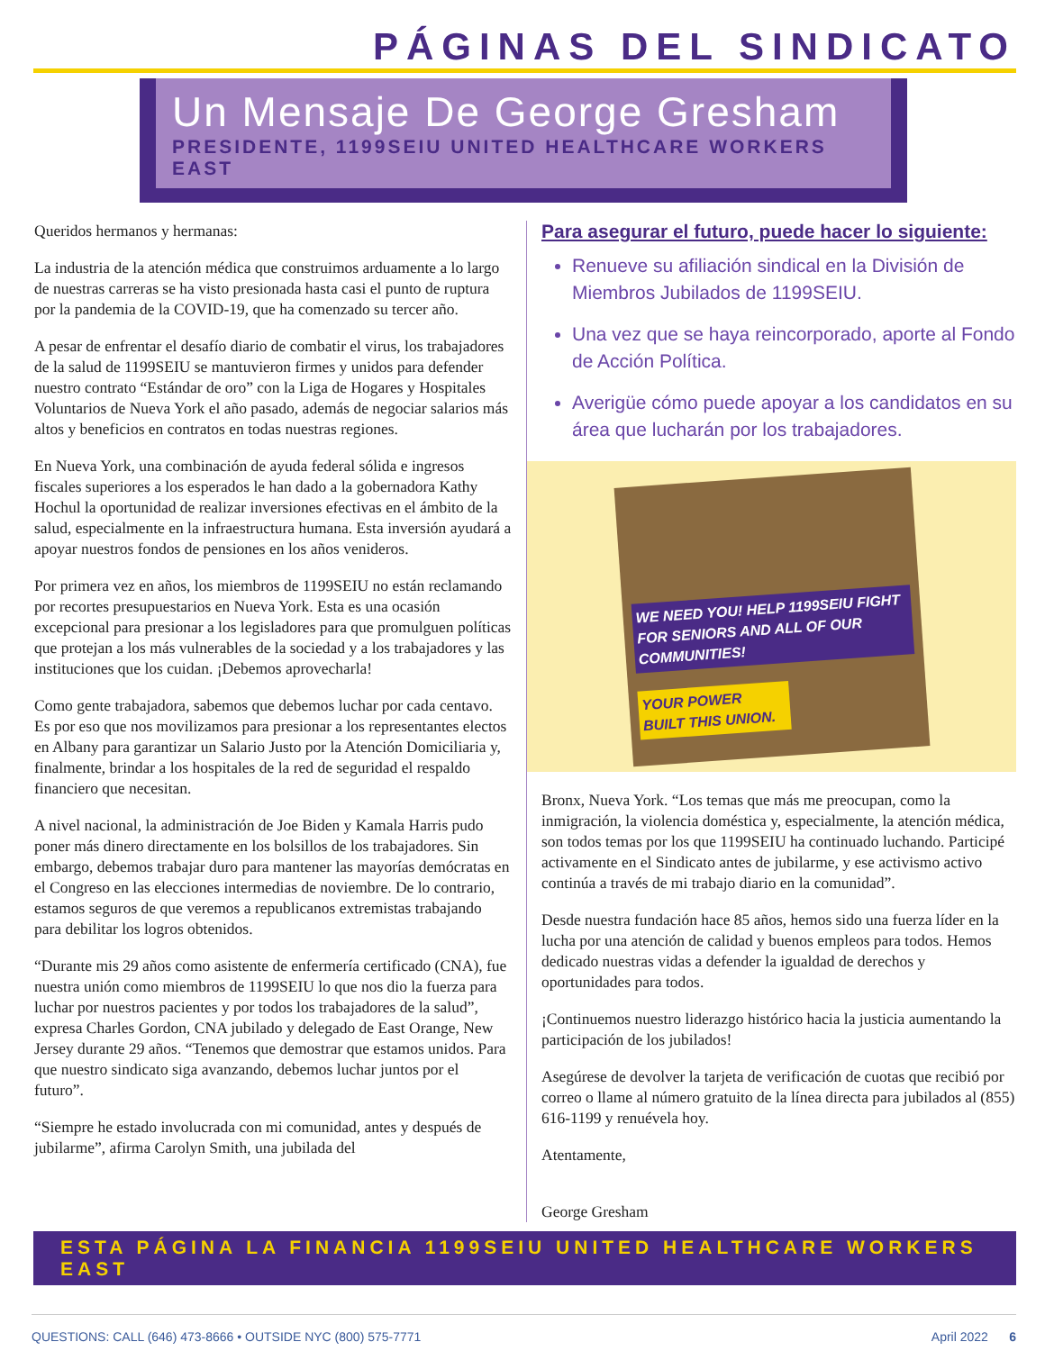PÁGINAS DEL SINDICATO
Un Mensaje De George Gresham
PRESIDENTE, 1199SEIU UNITED HEALTHCARE WORKERS EAST
Queridos hermanos y hermanas:
La industria de la atención médica que construimos arduamente a lo largo de nuestras carreras se ha visto presionada hasta casi el punto de ruptura por la pandemia de la COVID-19, que ha comenzado su tercer año.
A pesar de enfrentar el desafío diario de combatir el virus, los trabajadores de la salud de 1199SEIU se mantuvieron firmes y unidos para defender nuestro contrato “Estándar de oro” con la Liga de Hogares y Hospitales Voluntarios de Nueva York el año pasado, además de negociar salarios más altos y beneficios en contratos en todas nuestras regiones.
En Nueva York, una combinación de ayuda federal sólida e ingresos fiscales superiores a los esperados le han dado a la gobernadora Kathy Hochul la oportunidad de realizar inversiones efectivas en el ámbito de la salud, especialmente en la infraestructura humana. Esta inversión ayudará a apoyar nuestros fondos de pensiones en los años venideros.
Por primera vez en años, los miembros de 1199SEIU no están reclamando por recortes presupuestarios en Nueva York. Esta es una ocasión excepcional para presionar a los legisladores para que promulguen políticas que protejan a los más vulnerables de la sociedad y a los trabajadores y las instituciones que los cuidan. ¡Debemos aprovecharla!
Como gente trabajadora, sabemos que debemos luchar por cada centavo. Es por eso que nos movilizamos para presionar a los representantes electos en Albany para garantizar un Salario Justo por la Atención Domiciliaria y, finalmente, brindar a los hospitales de la red de seguridad el respaldo financiero que necesitan.
A nivel nacional, la administración de Joe Biden y Kamala Harris pudo poner más dinero directamente en los bolsillos de los trabajadores. Sin embargo, debemos trabajar duro para mantener las mayorías demócratas en el Congreso en las elecciones intermedias de noviembre. De lo contrario, estamos seguros de que veremos a republicanos extremistas trabajando para debilitar los logros obtenidos.
“Durante mis 29 años como asistente de enfermería certificado (CNA), fue nuestra unión como miembros de 1199SEIU lo que nos dio la fuerza para luchar por nuestros pacientes y por todos los trabajadores de la salud”, expresa Charles Gordon, CNA jubilado y delegado de East Orange, New Jersey durante 29 años. “Tenemos que demostrar que estamos unidos. Para que nuestro sindicato siga avanzando, debemos luchar juntos por el futuro”.
“Siempre he estado involucrada con mi comunidad, antes y después de jubilarme”, afirma Carolyn Smith, una jubilada del
Para asegurar el futuro, puede hacer lo siguiente:
Renueve su afiliación sindical en la División de Miembros Jubilados de 1199SEIU.
Una vez que se haya reincorporado, aporte al Fondo de Acción Política.
Averigüe cómo puede apoyar a los candidatos en su área que lucharán por los trabajadores.
WE NEED YOU! HELP 1199SEIU FIGHT FOR SENIORS AND ALL OF OUR COMMUNITIES!
YOUR POWER BUILT THIS UNION.
Bronx, Nueva York. “Los temas que más me preocupan, como la inmigración, la violencia doméstica y, especialmente, la atención médica, son todos temas por los que 1199SEIU ha continuado luchando. Participé activamente en el Sindicato antes de jubilarme, y ese activismo activo continúa a través de mi trabajo diario en la comunidad”.
Desde nuestra fundación hace 85 años, hemos sido una fuerza líder en la lucha por una atención de calidad y buenos empleos para todos. Hemos dedicado nuestras vidas a defender la igualdad de derechos y oportunidades para todos.
¡Continuemos nuestro liderazgo histórico hacia la justicia aumentando la participación de los jubilados!
Asegúrese de devolver la tarjeta de verificación de cuotas que recibió por correo o llame al número gratuito de la línea directa para jubilados al (855) 616-1199 y renuévela hoy.
Atentamente,
George Gresham
ESTA PÁGINA LA FINANCIA 1199SEIU UNITED HEALTHCARE WORKERS EAST
QUESTIONS: CALL (646) 473-8666 • OUTSIDE NYC (800) 575-7771 April 2022 6